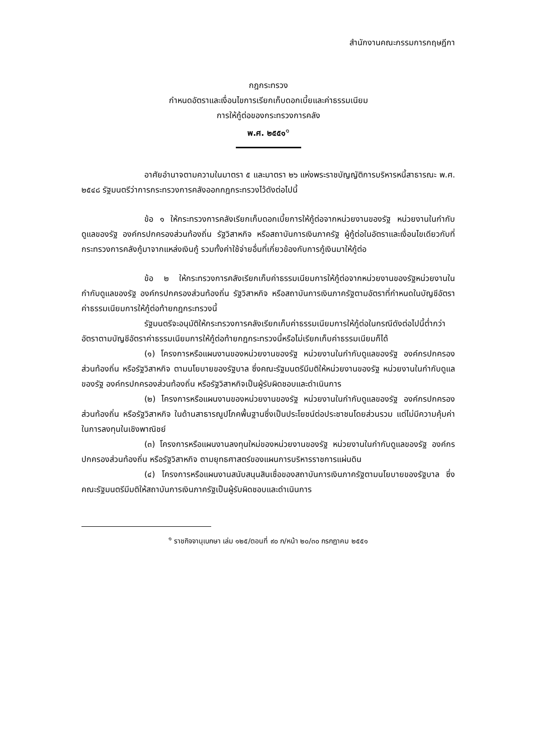สำนักงานคณะกรรมการกฤษฎีกา
กฎกระทรวง
กำหนดอัตราและเงื่อนไขการเรียกเก็บดอกเบี้ยและค่าธรรมเนียม
การให้กู้ต่อของกระทรวงการคลัง
พ.ศ. ๒๕๕๑<sup>๑</sup>
อาศัยอำนาจตามความในมาตรา ๕ และมาตรา ๒๖ แห่งพระราชบัญญัติการบริหารหนี้สาธารณะ พ.ศ. ๒๕๔๘ รัฐมนตรีว่าการกระทรวงการคลังออกกฎกระทรวงไว้ดังต่อไปนี้
ข้อ ๑ ให้กระทรวงการคลังเรียกเก็บดอกเบี้ยการให้กู้ต่อจากหน่วยงานของรัฐ หน่วยงานในกำกับดูแลของรัฐ องค์กรปกครองส่วนท้องถิ่น รัฐวิสาหกิจ หรือสถาบันการเงินภาครัฐ ผู้กู้ต่อในอัตราและเงื่อนไขเดียวกับที่กระทรวงการคลังกู้มาจากแหล่งเงินกู้ รวมทั้งค่าใช้จ่ายอื่นที่เกี่ยวข้องกับการกู้เงินมาให้กู้ต่อ
ข้อ ๒ ให้กระทรวงการคลังเรียกเก็บค่าธรรมเนียมการให้กู้ต่อจากหน่วยงานของรัฐหน่วยงานในกำกับดูแลของรัฐ องค์กรปกครองส่วนท้องถิ่น รัฐวิสาหกิจ หรือสถาบันการเงินภาครัฐตามอัตราที่กำหนดในบัญชีอัตราค่าธรรมเนียมการให้กู้ต่อท้ายกฎกระทรวงนี้
รัฐมนตรีจะอนุมัติให้กระทรวงการคลังเรียกเก็บค่าธรรมเนียมการให้กู้ต่อในกรณีดังต่อไปนี้ต่ำกว่าอัตราตามบัญชีอัตราค่าธรรมเนียมการให้กู้ต่อท้ายกฎกระทรวงนี้หรือไม่เรียกเก็บค่าธรรมเนียมก็ได้
(๑) โครงการหรือแผนงานของหน่วยงานของรัฐ หน่วยงานในกำกับดูแลของรัฐ องค์กรปกครองส่วนท้องถิ่น หรือรัฐวิสาหกิจ ตามนโยบายของรัฐบาล ซึ่งคณะรัฐมนตรีมีมติให้หน่วยงานของรัฐ หน่วยงานในกำกับดูแลของรัฐ องค์กรปกครองส่วนท้องถิ่น หรือรัฐวิสาหกิจเป็นผู้รับผิดชอบและดำเนินการ
(๒) โครงการหรือแผนงานของหน่วยงานของรัฐ หน่วยงานในกำกับดูแลของรัฐ องค์กรปกครองส่วนท้องถิ่น หรือรัฐวิสาหกิจ ในด้านสาธารณูปโภคพื้นฐานซึ่งเป็นประโยชน์ต่อประชาชนโดยส่วนรวม แต่ไม่มีความคุ้มค่าในการลงทุนในเชิงพาณิชย์
(๓) โครงการหรือแผนงานลงทุนใหม่ของหน่วยงานของรัฐ หน่วยงานในกำกับดูแลของรัฐ องค์กรปกครองส่วนท้องถิ่น หรือรัฐวิสาหกิจ ตามยุทธศาสตร์ของแผนการบริหารราชการแผ่นดิน
(๔) โครงการหรือแผนงานสนับสนุนสินเชื่อของสถาบันการเงินภาครัฐตามนโยบายของรัฐบาล ซึ่งคณะรัฐมนตรีมีมติให้สถาบันการเงินภาครัฐเป็นผู้รับผิดชอบและดำเนินการ
<sup>๑</sup> ราชกิจจานุเบกษา เล่ม ๑๒๕/ตอนที่ ๙๐ ก/หน้า ๒๐/๓๐ กรกฎาคม ๒๕๕๑